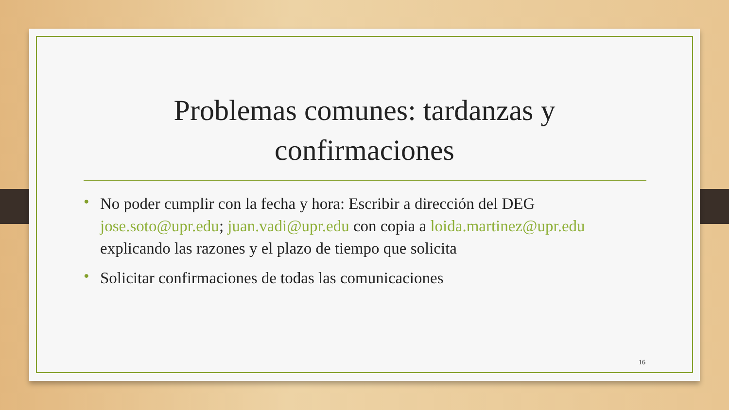Problemas comunes: tardanzas y
confirmaciones
• No poder cumplir con la fecha y hora: Escribir a dirección del DEG jose.soto@upr.edu; juan.vadi@upr.edu con copia a loida.martinez@upr.edu explicando las razones y el plazo de tiempo que solicita
• Solicitar confirmaciones de todas las comunicaciones
16